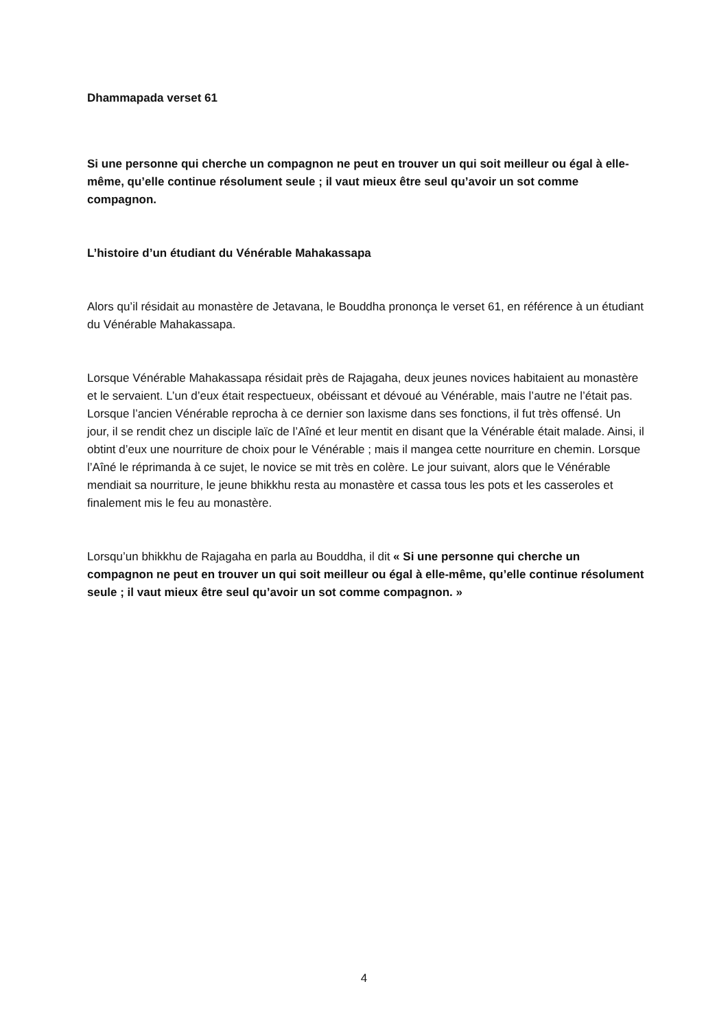Dhammapada verset 61
Si une personne qui cherche un compagnon ne peut en trouver un qui soit meilleur ou égal à elle-même, qu’elle continue résolument seule ; il vaut mieux être seul qu’avoir un sot comme compagnon.
L’histoire d’un étudiant du Vénérable Mahakassapa
Alors qu’il résidait au monastère de Jetavana, le Bouddha prononça le verset 61, en référence à un étudiant du Vénérable Mahakassapa.
Lorsque Vénérable Mahakassapa résidait près de Rajagaha, deux jeunes novices habitaient au monastère et le servaient. L’un d’eux était respectueux, obéissant et dévoué au Vénérable, mais l’autre ne l’était pas. Lorsque l’ancien Vénérable reprocha à ce dernier son laxisme dans ses fonctions, il fut très offensé. Un jour, il se rendit chez un disciple laïc de l’Aîné et leur mentit en disant que la Vénérable était malade. Ainsi, il obtint d’eux une nourriture de choix pour le Vénérable ; mais il mangea cette nourriture en chemin. Lorsque l’Aîné le réprimanda à ce sujet, le novice se mit très en colère. Le jour suivant, alors que le Vénérable mendiait sa nourriture, le jeune bhikkhu resta au monastère et cassa tous les pots et les casseroles et finalement mis le feu au monastère.
Lorsqu’un bhikkhu de Rajagaha en parla au Bouddha, il dit « Si une personne qui cherche un compagnon ne peut en trouver un qui soit meilleur ou égal à elle-même, qu’elle continue résolument seule ; il vaut mieux être seul qu’avoir un sot comme compagnon. »
4